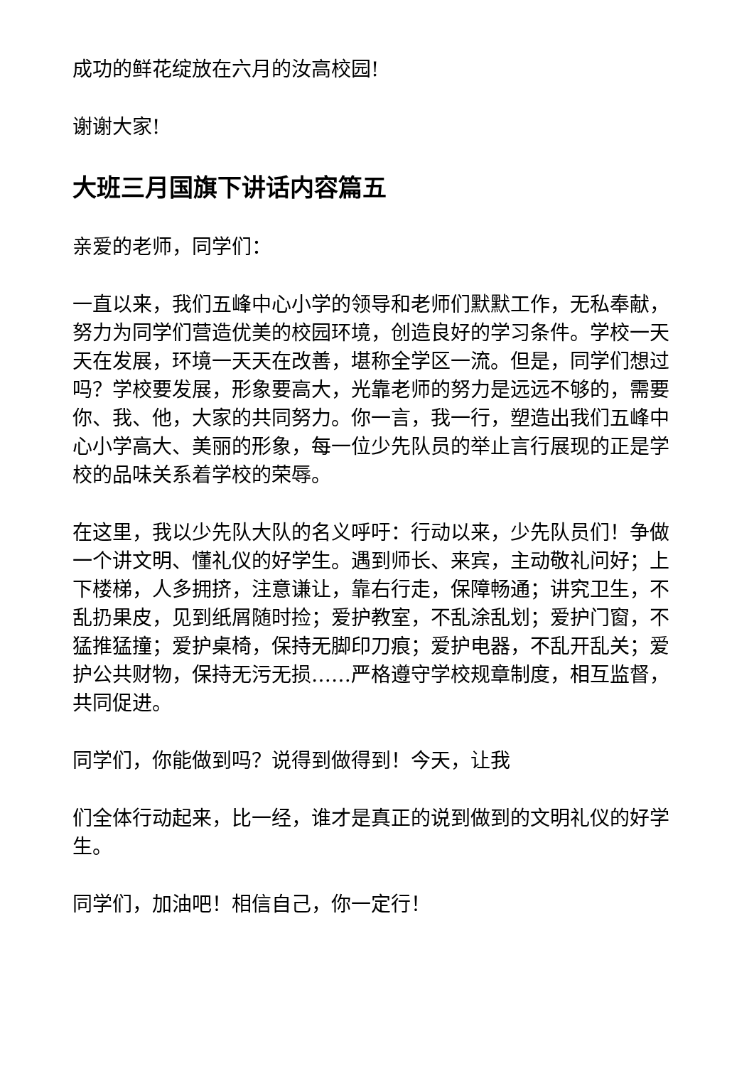成功的鲜花绽放在六月的汝高校园!
谢谢大家!
大班三月国旗下讲话内容篇五
亲爱的老师，同学们：
一直以来，我们五峰中心小学的领导和老师们默默工作，无私奉献，努力为同学们营造优美的校园环境，创造良好的学习条件。学校一天天在发展，环境一天天在改善，堪称全学区一流。但是，同学们想过吗？学校要发展，形象要高大，光靠老师的努力是远远不够的，需要你、我、他，大家的共同努力。你一言，我一行，塑造出我们五峰中心小学高大、美丽的形象，每一位少先队员的举止言行展现的正是学校的品味关系着学校的荣辱。
在这里，我以少先队大队的名义呼吁：行动以来，少先队员们！争做一个讲文明、懂礼仪的好学生。遇到师长、来宾，主动敬礼问好；上下楼梯，人多拥挤，注意谦让，靠右行走，保障畅通；讲究卫生，不乱扔果皮，见到纸屑随时捡；爱护教室，不乱涂乱划；爱护门窗，不猛推猛撞；爱护桌椅，保持无脚印刀痕；爱护电器，不乱开乱关；爱护公共财物，保持无污无损……严格遵守学校规章制度，相互监督，共同促进。
同学们，你能做到吗？说得到做得到！今天，让我
们全体行动起来，比一经，谁才是真正的说到做到的文明礼仪的好学生。
同学们，加油吧！相信自己，你一定行！